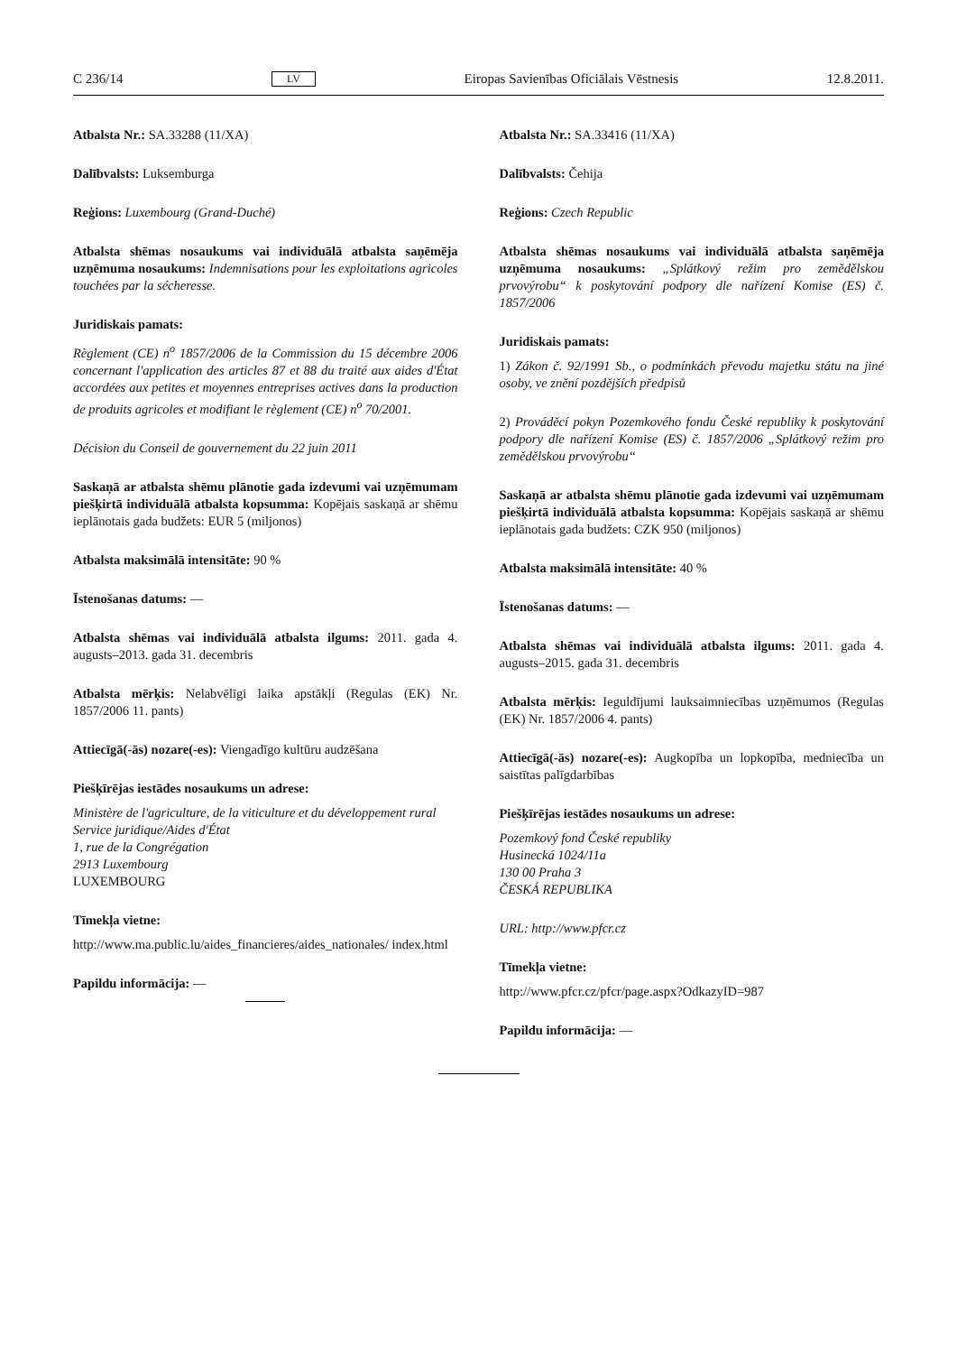C 236/14 LV Eiropas Savienības Oficiālais Vēstnesis 12.8.2011.
Atbalsta Nr.: SA.33288 (11/XA)
Dalībvalsts: Luksemburga
Reģions: Luxembourg (Grand-Duché)
Atbalsta shēmas nosaukums vai individuālā atbalsta saņēmēja uzņēmuma nosaukums: Indemnisations pour les exploitations agricoles touchées par la sécheresse.
Juridiskais pamats:
Règlement (CE) n<sup>o</sup> 1857/2006 de la Commission du 15 décembre 2006 concernant l'application des articles 87 et 88 du traité aux aides d'État accordées aux petites et moyennes entreprises actives dans la production de produits agricoles et modifiant le règlement (CE) n<sup>o</sup> 70/2001.
Décision du Conseil de gouvernement du 22 juin 2011
Saskaņā ar atbalsta shēmu plānotie gada izdevumi vai uzņēmumam piešķirtā individuālā atbalsta kopsumma: Kopējais saskaņā ar shēmu ieplānotais gada budžets: EUR 5 (miljonos)
Atbalsta maksimālā intensitāte: 90 %
Īstenošanas datums: —
Atbalsta shēmas vai individuālā atbalsta ilgums: 2011. gada 4. augusts–2013. gada 31. decembris
Atbalsta mērķis: Nelabvēlīgi laika apstākļi (Regulas (EK) Nr. 1857/2006 11. pants)
Attiecīgā(-ās) nozare(-es): Viengadīgo kultūru audzēšana
Piešķīrējas iestādes nosaukums un adrese:
Ministère de l'agriculture, de la viticulture et du développement rural
Service juridique/Aides d'État
1, rue de la Congrégation
2913 Luxembourg
LUXEMBOURG
Tīmekļa vietne:
http://www.ma.public.lu/aides_financieres/aides_nationales/ index.html
Papildu informācija: —
Atbalsta Nr.: SA.33416 (11/XA)
Dalībvalsts: Čehija
Reģions: Czech Republic
Atbalsta shēmas nosaukums vai individuālā atbalsta saņēmēja uzņēmuma nosaukums: „Splátkový režim pro zemědělskou prvovýrobu“ k poskytování podpory dle nařízení Komise (ES) č. 1857/2006
Juridiskais pamats:
1) Zákon č. 92/1991 Sb., o podmínkách převodu majetku státu na jiné osoby, ve znění pozdějších předpisů
2) Prováděcí pokyn Pozemkového fondu České republiky k poskytování podpory dle nařízení Komise (ES) č. 1857/2006 „Splátkový režim pro zemědělskou prvovýrobu“
Saskaņā ar atbalsta shēmu plānotie gada izdevumi vai uzņēmumam piešķirtā individuālā atbalsta kopsumma: Kopējais saskaņā ar shēmu ieplānotais gada budžets: CZK 950 (miljonos)
Atbalsta maksimālā intensitāte: 40 %
Īstenošanas datums: —
Atbalsta shēmas vai individuālā atbalsta ilgums: 2011. gada 4. augusts–2015. gada 31. decembris
Atbalsta mērķis: Ieguldījumi lauksaimniecības uzņēmumos (Regulas (EK) Nr. 1857/2006 4. pants)
Attiecīgā(-ās) nozare(-es): Augkopība un lopkopība, medniecība un saistītas palīgdarbības
Piešķīrējas iestādes nosaukums un adrese:
Pozemkový fond České republiky
Husinecká 1024/11a
130 00 Praha 3
ČESKÁ REPUBLIKA
URL: http://www.pfcr.cz
Tīmekļa vietne:
http://www.pfcr.cz/pfcr/page.aspx?OdkazyID=987
Papildu informācija: —